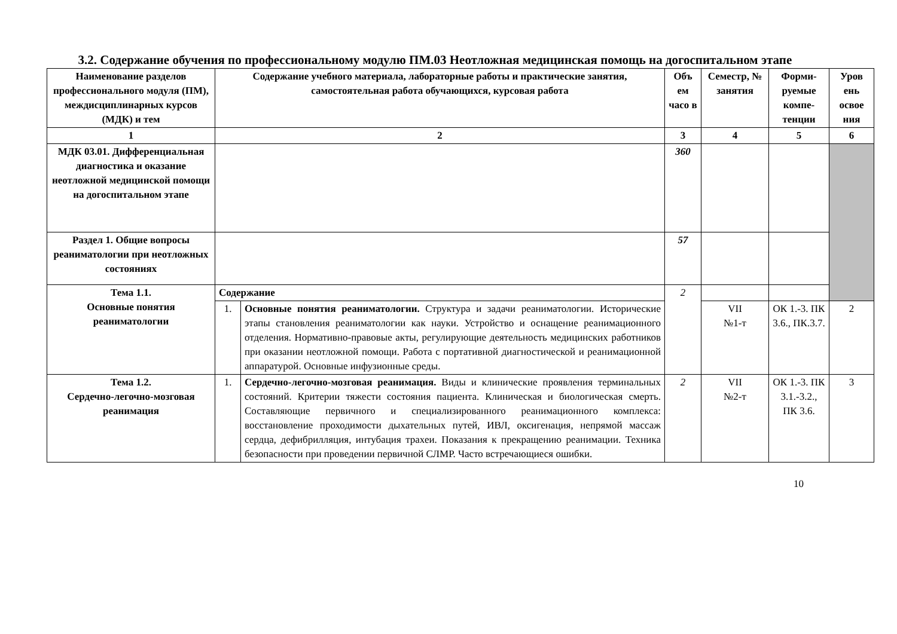3.2. Содержание обучения по профессиональному модулю ПМ.03 Неотложная медицинская помощь на догоспитальном этапе
| Наименование разделов профессионального модуля (ПМ), междисциплинарных курсов (МДК) и тем | Содержание учебного материала, лабораторные работы и практические занятия, самостоятельная работа обучающихся, курсовая работа | | Объ ем часо в | Семестр, № занятия | Форми-руемые компе-тенции | Уров ень освое ния |
| --- | --- | --- | --- | --- | --- | --- |
| 1 | 2 | | 3 | 4 | 5 | 6 |
| МДК 03.01. Дифференциальная диагностика и оказание неотложной медицинской помощи на догоспитальном этапе | | | 360 | | | |
| Раздел 1. Общие вопросы реаниматологии при неотложных состояниях | | | 57 | | | |
| Тема 1.1. Основные понятия реаниматологии | Содержание | | 2 | | | |
| | 1. | Основные понятия реаниматологии. Структура и задачи реаниматологии. Исторические этапы становления реаниматологии как науки. Устройство и оснащение реанимационного отделения. Нормативно-правовые акты, регулирующие деятельность медицинских работников при оказании неотложной помощи. Работа с портативной диагностической и реанимационной аппаратурой. Основные инфузионные среды. | | VII №1-т | ОК 1.-3. ПК 3.6., ПК.3.7. | 2 |
| Тема 1.2. Сердечно-легочно-мозговая реанимация | 1. | Сердечно-легочно-мозговая реанимация. Виды и клинические проявления терминальных состояний. Критерии тяжести состояния пациента. Клиническая и биологическая смерть. Составляющие первичного и специализированного реанимационного комплекса: восстановление проходимости дыхательных путей, ИВЛ, оксигенация, непрямой массаж сердца, дефибрилляция, интубация трахеи. Показания к прекращению реанимации. Техника безопасности при проведении первичной СЛМР. Часто встречающиеся ошибки. | 2 | VII №2-т | ОК 1.-3. ПК 3.1.-3.2., ПК 3.6. | 3 |
10